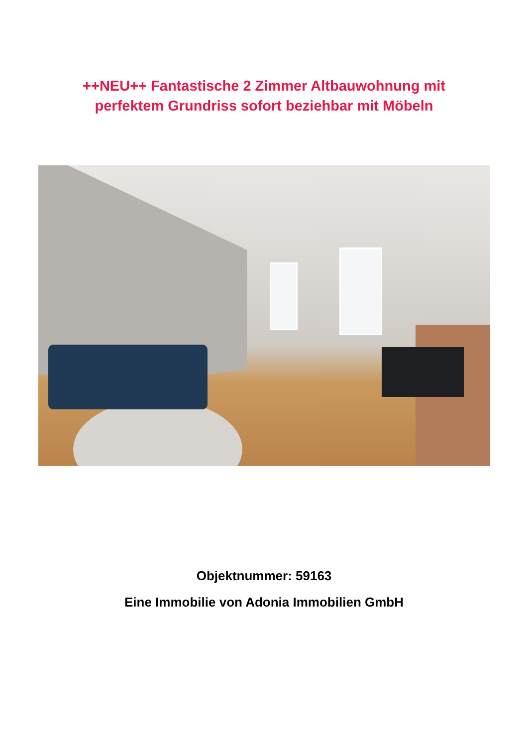++NEU++ Fantastische 2 Zimmer Altbauwohnung mit
perfektem Grundriss sofort beziehbar mit Möbeln
Objektnummer: 59163
Eine Immobilie von Adonia Immobilien GmbH